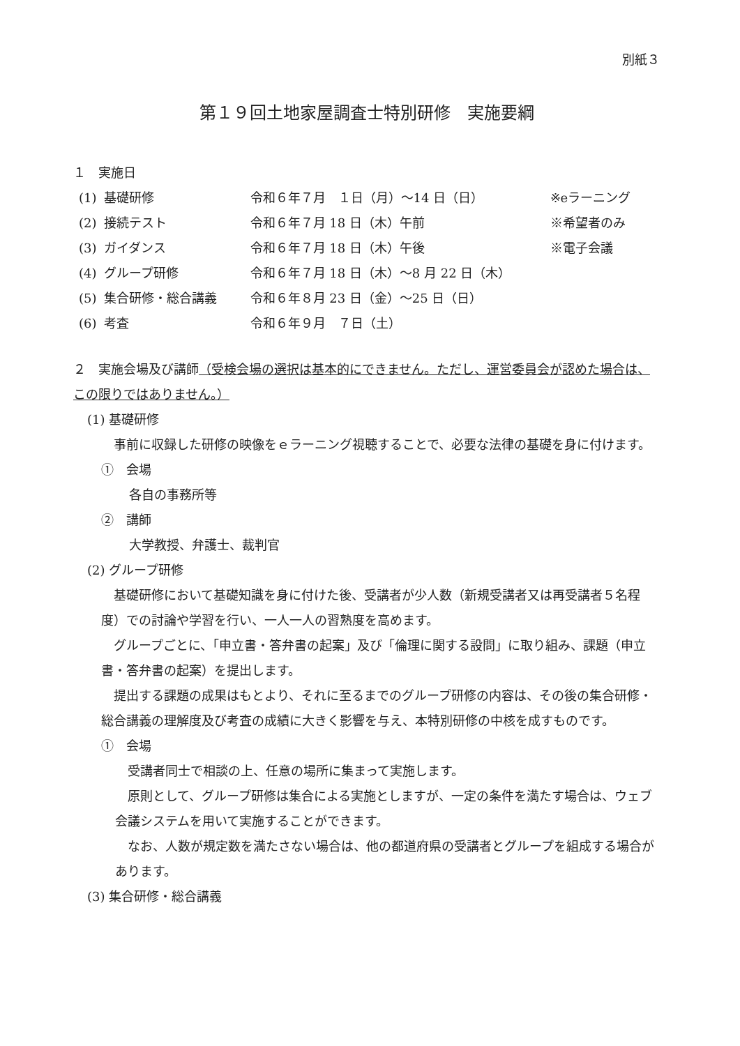別紙３
第１９回土地家屋調査士特別研修　実施要綱
１　実施日
| (1) | 基礎研修 | 令和６年７月 １日（月）～14 日（日） | ※eラーニング |
| (2) | 接続テスト | 令和６年７月 18 日（木）午前 | ※希望者のみ |
| (3) | ガイダンス | 令和６年７月 18 日（木）午後 | ※電子会議 |
| (4) | グループ研修 | 令和６年７月 18 日（木）～8 月 22 日（木） | |
| (5) | 集合研修・総合講義 | 令和６年８月 23 日（金）～25 日（日） | |
| (6) | 考査 | 令和６年９月 ７日（土） | |
２　実施会場及び講師（受検会場の選択は基本的にできません。ただし、運営委員会が認めた場合は、この限りではありません。）
(1) 基礎研修
　事前に収録した研修の映像をｅラーニング視聴することで、必要な法律の基礎を身に付けます。
①　会場
各自の事務所等
②　講師
大学教授、弁護士、裁判官
(2) グループ研修
　基礎研修において基礎知識を身に付けた後、受講者が少人数（新規受講者又は再受講者５名程度）での討論や学習を行い、一人一人の習熟度を高めます。
　グループごとに、「申立書・答弁書の起案」及び「倫理に関する設問」に取り組み、課題（申立書・答弁書の起案）を提出します。
　提出する課題の成果はもとより、それに至るまでのグループ研修の内容は、その後の集合研修・総合講義の理解度及び考査の成績に大きく影響を与え、本特別研修の中核を成すものです。
①　会場
　受講者同士で相談の上、任意の場所に集まって実施します。
　原則として、グループ研修は集合による実施としますが、一定の条件を満たす場合は、ウェブ会議システムを用いて実施することができます。
　なお、人数が規定数を満たさない場合は、他の都道府県の受講者とグループを組成する場合があります。
(3) 集合研修・総合講義